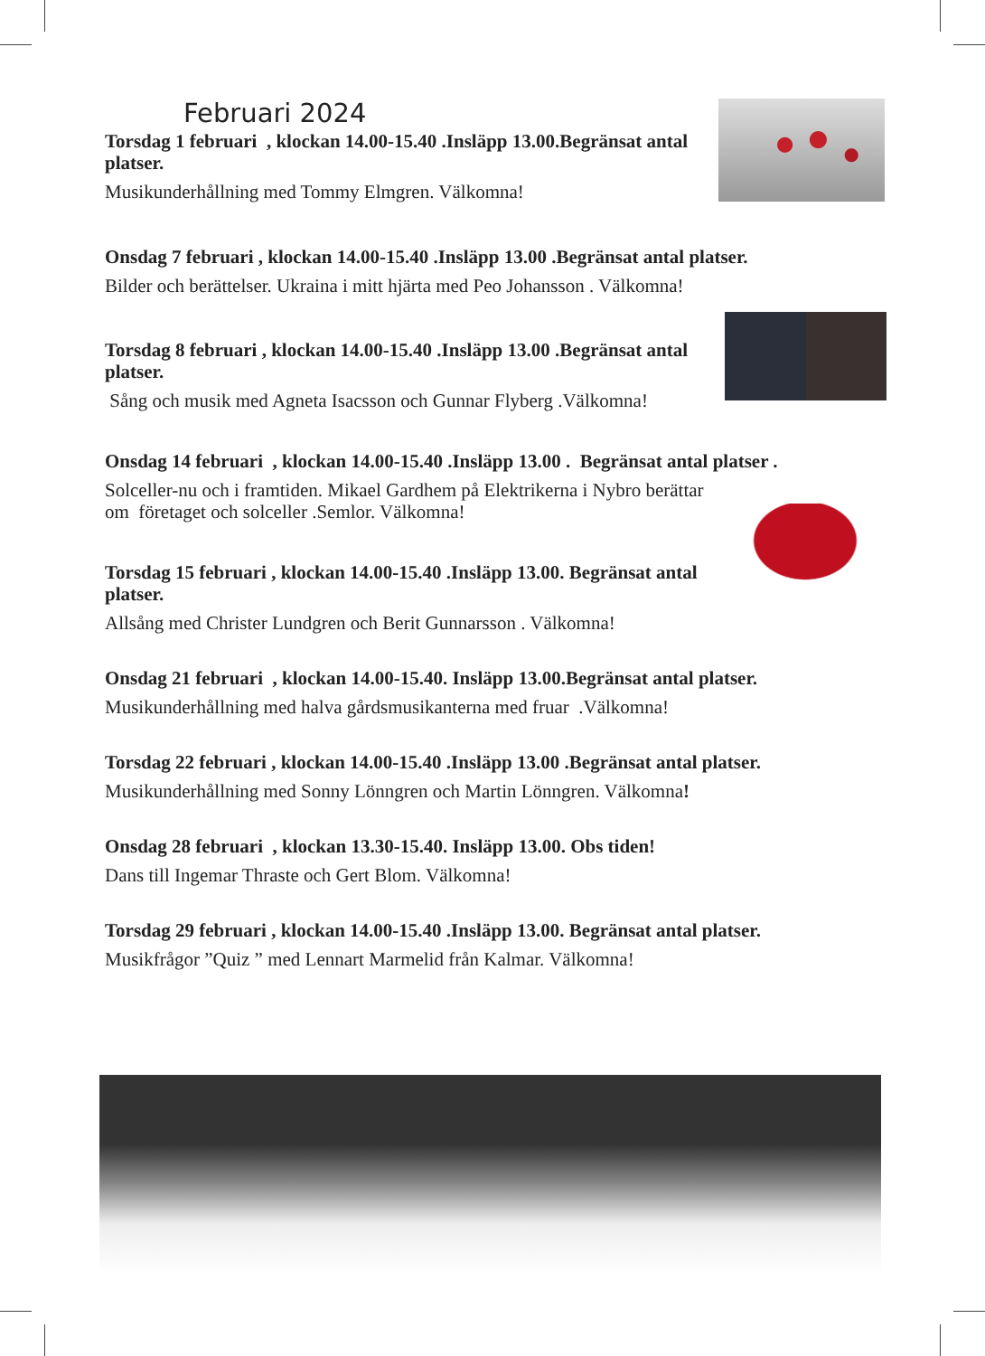Februari 2024
Torsdag 1 februari , klockan 14.00-15.40 .Insläpp 13.00.Begränsat antal platser.
Musikunderhållning med Tommy Elmgren. Välkomna!
Onsdag 7 februari , klockan 14.00-15.40 .Insläpp 13.00 .Begränsat antal platser.
Bilder och berättelser. Ukraina i mitt hjärta med Peo Johansson . Välkomna!
Torsdag 8 februari , klockan 14.00-15.40 .Insläpp 13.00 .Begränsat antal platser.
Sång och musik med Agneta Isacsson och Gunnar Flyberg .Välkomna!
Onsdag 14 februari , klockan 14.00-15.40 .Insläpp 13.00 . Begränsat antal platser .
Solceller-nu och i framtiden. Mikael Gardhem på Elektrikerna i Nybro berättar om företaget och solceller .Semlor. Välkomna!
Torsdag 15 februari , klockan 14.00-15.40 .Insläpp 13.00. Begränsat antal platser.
Allsång med Christer Lundgren och Berit Gunnarsson . Välkomna!
Onsdag 21 februari , klockan 14.00-15.40. Insläpp 13.00.Begränsat antal platser.
Musikunderhållning med halva gårdsmusikanterna med fruar .Välkomna!
Torsdag 22 februari , klockan 14.00-15.40 .Insläpp 13.00 .Begränsat antal platser.
Musikunderhållning med Sonny Lönngren och Martin Lönngren. Välkomna!
Onsdag 28 februari , klockan 13.30-15.40. Insläpp 13.00. Obs tiden!
Dans till Ingemar Thraste och Gert Blom. Välkomna!
Torsdag 29 februari , klockan 14.00-15.40 .Insläpp 13.00. Begränsat antal platser.
Musikfrågor ”Quiz ” med Lennart Marmelid från Kalmar. Välkomna!